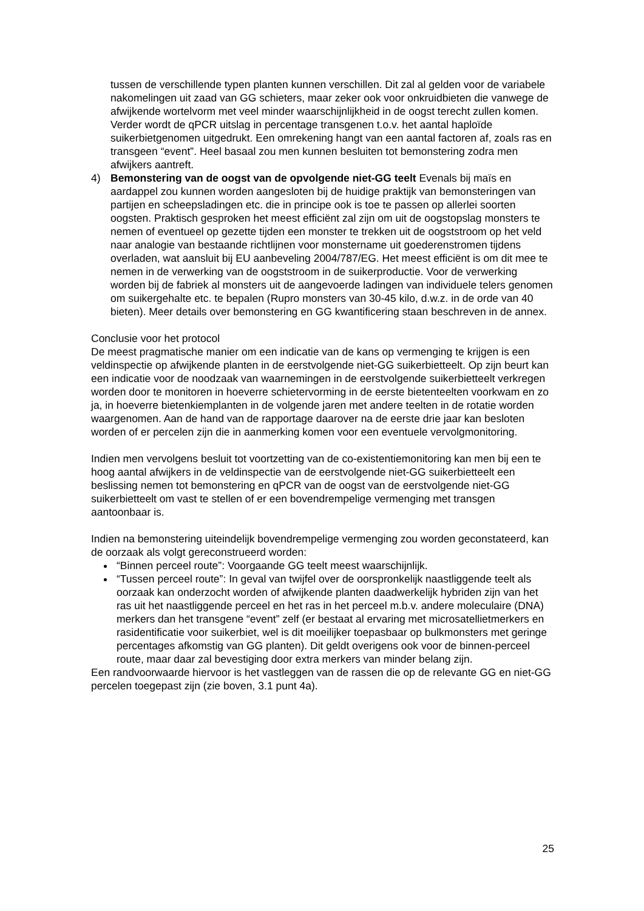tussen de verschillende typen planten kunnen verschillen. Dit zal al gelden voor de variabele nakomelingen uit zaad van GG schieters, maar zeker ook voor onkruidbieten die vanwege de afwijkende wortelvorm met veel minder waarschijnlijkheid in de oogst terecht zullen komen. Verder wordt de qPCR uitslag in percentage transgenen t.o.v. het aantal haploïde suikerbietgenomen uitgedrukt. Een omrekening hangt van een aantal factoren af, zoals ras en transgeen “event”. Heel basaal zou men kunnen besluiten tot bemonstering zodra men afwijkers aantreft.
4) Bemonstering van de oogst van de opvolgende niet-GG teelt Evenals bij maïs en aardappel zou kunnen worden aangesloten bij de huidige praktijk van bemonsteringen van partijen en scheepsladingen etc. die in principe ook is toe te passen op allerlei soorten oogsten. Praktisch gesproken het meest efficiënt zal zijn om uit de oogstopslag monsters te nemen of eventueel op gezette tijden een monster te trekken uit de oogststroom op het veld naar analogie van bestaande richtlijnen voor monstername uit goederenstromen tijdens overladen, wat aansluit bij EU aanbeveling 2004/787/EG. Het meest efficiënt is om dit mee te nemen in de verwerking van de oogststroom in de suikerproductie. Voor de verwerking worden bij de fabriek al monsters uit de aangevoerde ladingen van individuele telers genomen om suikergehalte etc. te bepalen (Rupro monsters van 30-45 kilo, d.w.z. in de orde van 40 bieten). Meer details over bemonstering en GG kwantificering staan beschreven in de annex.
Conclusie voor het protocol
De meest pragmatische manier om een indicatie van de kans op vermenging te krijgen is een veldinspectie op afwijkende planten in de eerstvolgende niet-GG suikerbietteelt. Op zijn beurt kan een indicatie voor de noodzaak van waarnemingen in de eerstvolgende suikerbietteelt verkregen worden door te monitoren in hoeverre schietervorming in de eerste bietenteelten voorkwam en zo ja, in hoeverre bietenkiemplanten in de volgende jaren met andere teelten in de rotatie worden waargenomen. Aan de hand van de rapportage daarover na de eerste drie jaar kan besloten worden of er percelen zijn die in aanmerking komen voor een eventuele vervolgmonitoring.
Indien men vervolgens besluit tot voortzetting van de co-existentiemonitoring kan men bij een te hoog aantal afwijkers in de veldinspectie van de eerstvolgende niet-GG suikerbietteelt een beslissing nemen tot bemonstering en qPCR van de oogst van de eerstvolgende niet-GG suikerbietteelt om vast te stellen of er een bovendrempelige vermenging met transgen aantoonbaar is.
Indien na bemonstering uiteindelijk bovendrempelige vermenging zou worden geconstateerd, kan de oorzaak als volgt gereconstrueerd worden:
“Binnen perceel route”: Voorgaande GG teelt meest waarschijnlijk.
“Tussen perceel route”: In geval van twijfel over de oorspronkelijk naastliggende teelt als oorzaak kan onderzocht worden of afwijkende planten daadwerkelijk hybriden zijn van het ras uit het naastliggende perceel en het ras in het perceel m.b.v. andere moleculaire (DNA) merkers dan het transgene “event” zelf (er bestaat al ervaring met microsatellietmerkers en rasidentificatie voor suikerbiet, wel is dit moeilijker toepasbaar op bulkmonsters met geringe percentages afkomstig van GG planten). Dit geldt overigens ook voor de binnen-perceel route, maar daar zal bevestiging door extra merkers van minder belang zijn.
Een randvoorwaarde hiervoor is het vastleggen van de rassen die op de relevante GG en niet-GG percelen toegepast zijn (zie boven, 3.1 punt 4a).
25